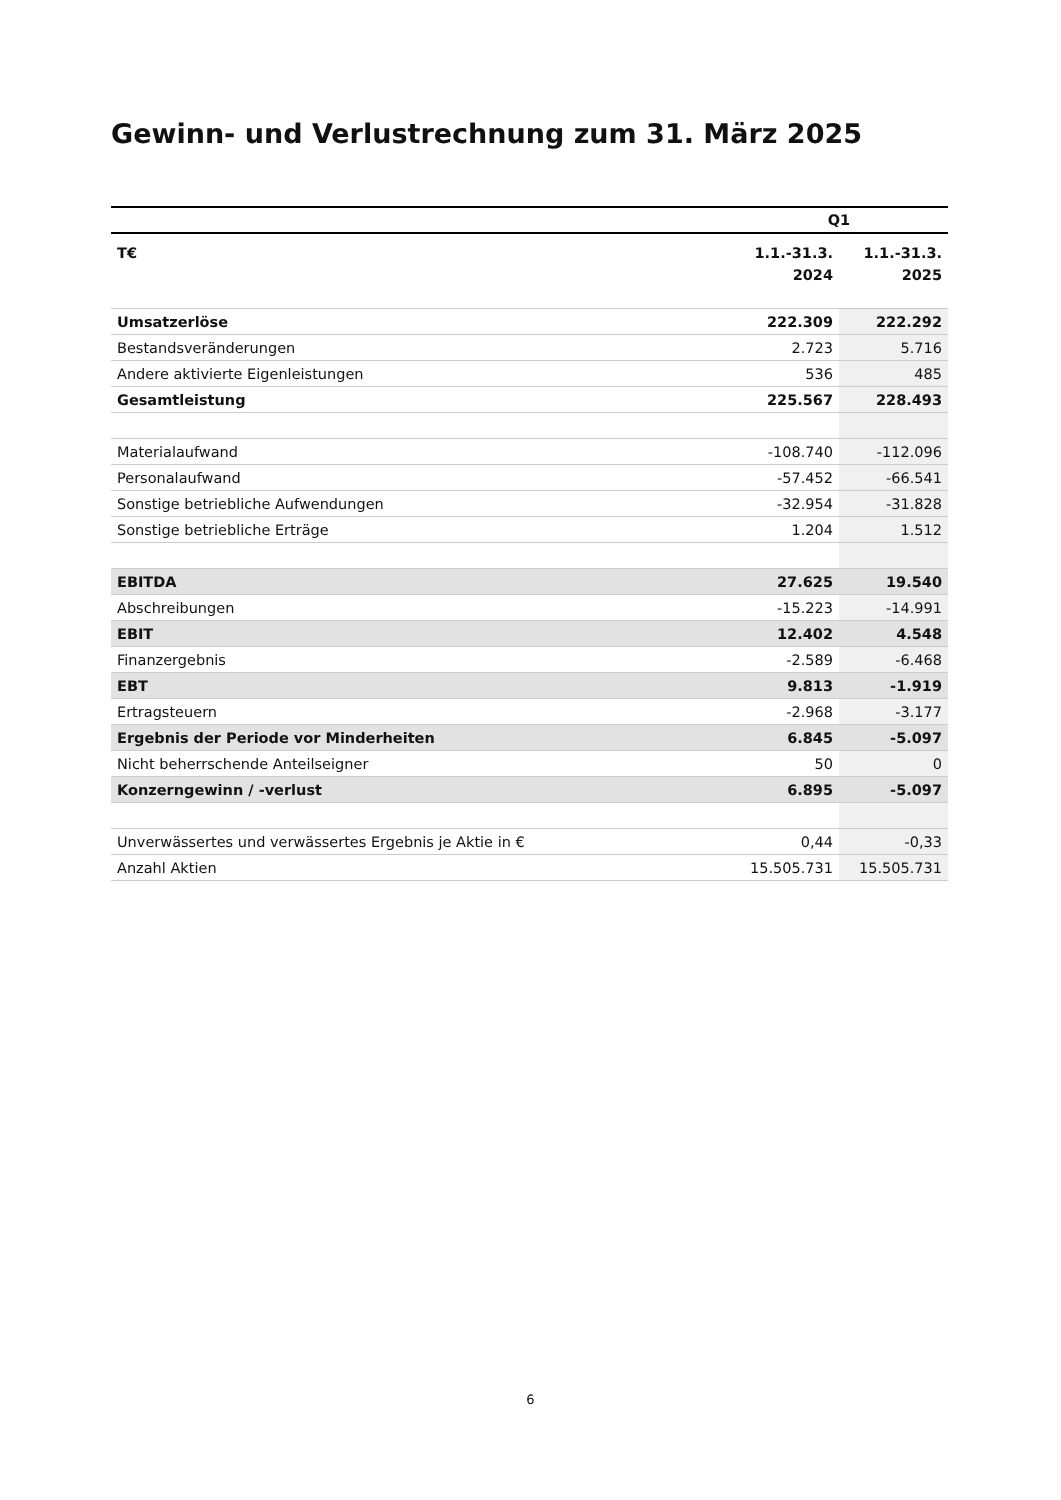Gewinn- und Verlustrechnung zum 31. März 2025
| | Q1 | |
| --- | --- | --- |
| T€ | 1.1.-31.3. 2024 | 1.1.-31.3. 2025 |
| Umsatzerlöse | 222.309 | 222.292 |
| Bestandsveränderungen | 2.723 | 5.716 |
| Andere aktivierte Eigenleistungen | 536 | 485 |
| Gesamtleistung | 225.567 | 228.493 |
| Materialaufwand | -108.740 | -112.096 |
| Personalaufwand | -57.452 | -66.541 |
| Sonstige betriebliche Aufwendungen | -32.954 | -31.828 |
| Sonstige betriebliche Erträge | 1.204 | 1.512 |
| EBITDA | 27.625 | 19.540 |
| Abschreibungen | -15.223 | -14.991 |
| EBIT | 12.402 | 4.548 |
| Finanzergebnis | -2.589 | -6.468 |
| EBT | 9.813 | -1.919 |
| Ertragsteuern | -2.968 | -3.177 |
| Ergebnis der Periode vor Minderheiten | 6.845 | -5.097 |
| Nicht beherrschende Anteilseigner | 50 | 0 |
| Konzerngewinn / -verlust | 6.895 | -5.097 |
| Unverwässertes und verwässertes Ergebnis je Aktie in € | 0,44 | -0,33 |
| Anzahl Aktien | 15.505.731 | 15.505.731 |
6